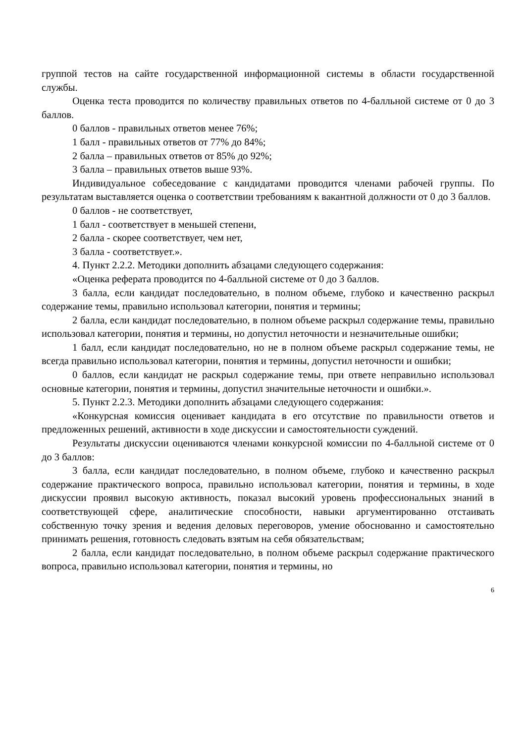группой тестов на сайте государственной информационной системы в области государственной службы.
Оценка теста проводится по количеству правильных ответов по 4-балльной системе от 0 до 3 баллов.
0 баллов - правильных ответов менее 76%;
1 балл - правильных ответов от 77% до 84%;
2 балла – правильных ответов от 85% до 92%;
3 балла – правильных ответов выше 93%.
Индивидуальное собеседование с кандидатами проводится членами рабочей группы. По результатам выставляется оценка о соответствии требованиям к вакантной должности от 0 до 3 баллов.
0 баллов - не соответствует,
1 балл - соответствует в меньшей степени,
2 балла - скорее соответствует, чем нет,
3 балла - соответствует.».
4. Пункт 2.2.2. Методики дополнить абзацами следующего содержания:
«Оценка реферата проводится по 4-балльной системе от 0 до 3 баллов.
3 балла, если кандидат последовательно, в полном объеме, глубоко и качественно раскрыл содержание темы, правильно использовал категории, понятия и термины;
2 балла, если кандидат последовательно, в полном объеме раскрыл содержание темы, правильно использовал категории, понятия и термины, но допустил неточности и незначительные ошибки;
1 балл, если кандидат последовательно, но не в полном объеме раскрыл содержание темы, не всегда правильно использовал категории, понятия и термины, допустил неточности и ошибки;
0 баллов, если кандидат не раскрыл содержание темы, при ответе неправильно использовал основные категории, понятия и термины, допустил значительные неточности и ошибки.».
5. Пункт 2.2.3. Методики дополнить абзацами следующего содержания:
«Конкурсная комиссия оценивает кандидата в его отсутствие по правильности ответов и предложенных решений, активности в ходе дискуссии и самостоятельности суждений.
Результаты дискуссии оцениваются членами конкурсной комиссии по 4-балльной системе от 0 до 3 баллов:
3 балла, если кандидат последовательно, в полном объеме, глубоко и качественно раскрыл содержание практического вопроса, правильно использовал категории, понятия и термины, в ходе дискуссии проявил высокую активность, показал высокий уровень профессиональных знаний в соответствующей сфере, аналитические способности, навыки аргументированно отстаивать собственную точку зрения и ведения деловых переговоров, умение обоснованно и самостоятельно принимать решения, готовность следовать взятым на себя обязательствам;
2 балла, если кандидат последовательно, в полном объеме раскрыл содержание практического вопроса, правильно использовал категории, понятия и термины, но
6